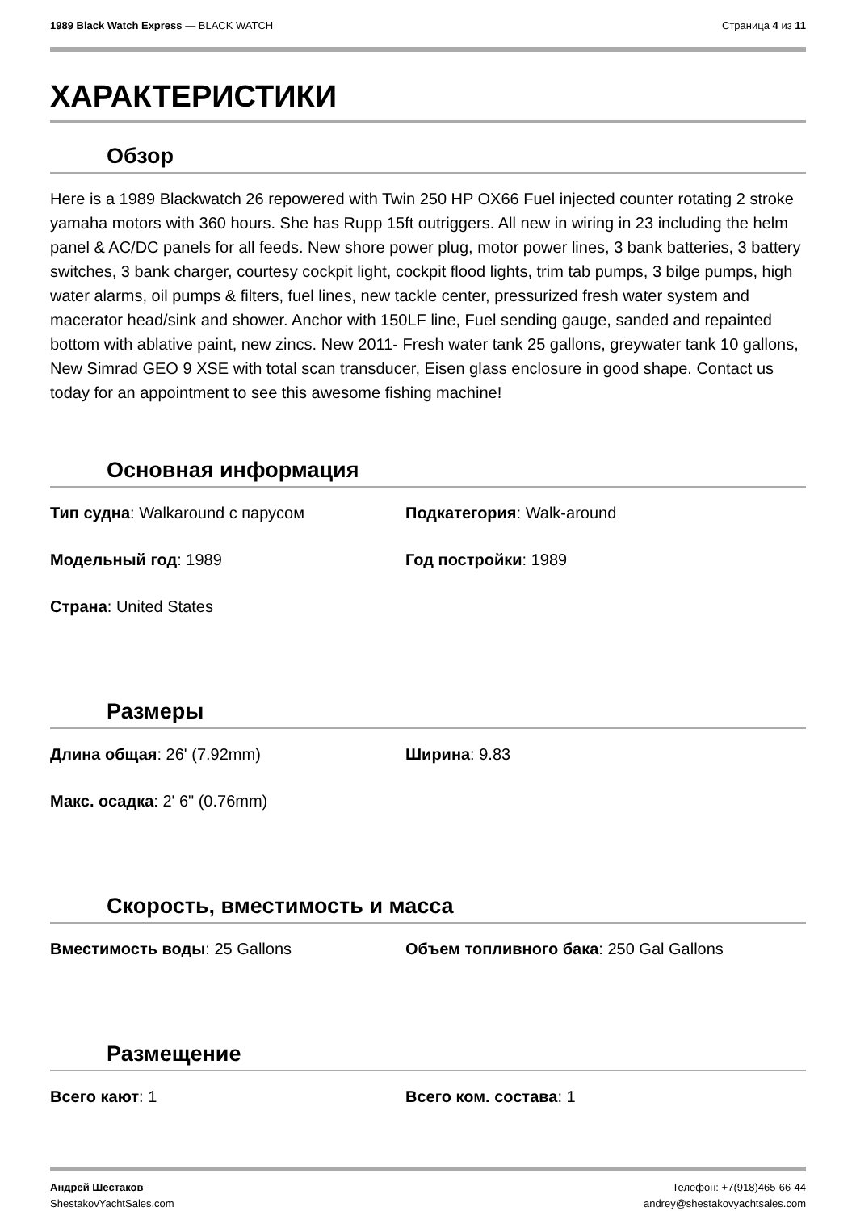1989 Black Watch Express — BLACK WATCH
Страница 4 из 11
ХАРАКТЕРИСТИКИ
Обзор
Here is a 1989 Blackwatch 26 repowered with Twin 250 HP OX66 Fuel injected counter rotating 2 stroke yamaha motors with 360 hours. She has Rupp 15ft outriggers. All new in wiring in 23 including the helm panel & AC/DC panels for all feeds. New shore power plug, motor power lines, 3 bank batteries, 3 battery switches, 3 bank charger, courtesy cockpit light, cockpit flood lights, trim tab pumps, 3 bilge pumps, high water alarms, oil pumps & filters, fuel lines, new tackle center, pressurized fresh water system and macerator head/sink and shower. Anchor with 150LF line, Fuel sending gauge, sanded and repainted bottom with ablative paint, new zincs. New 2011- Fresh water tank 25 gallons, greywater tank 10 gallons, New Simrad GEO 9 XSE with total scan transducer, Eisen glass enclosure in good shape. Contact us today for an appointment to see this awesome fishing machine!
Основная информация
Тип судна: Walkaround с парусом Подкатегория: Walk-around
Модельный год: 1989 Год постройки: 1989
Страна: United States
Размеры
Длина общая: 26' (7.92mm) Ширина: 9.83
Макс. осадка: 2' 6" (0.76mm)
Скорость, вместимость и масса
Вместимость воды: 25 Gallons Объем топливного бака: 250 Gal Gallons
Размещение
Всего кают: 1 Всего ком. состава: 1
Андрей Шестаков
ShestakovYachtSales.com
Телефон: +7(918)465-66-44
andrey@shestakovyachtsales.com